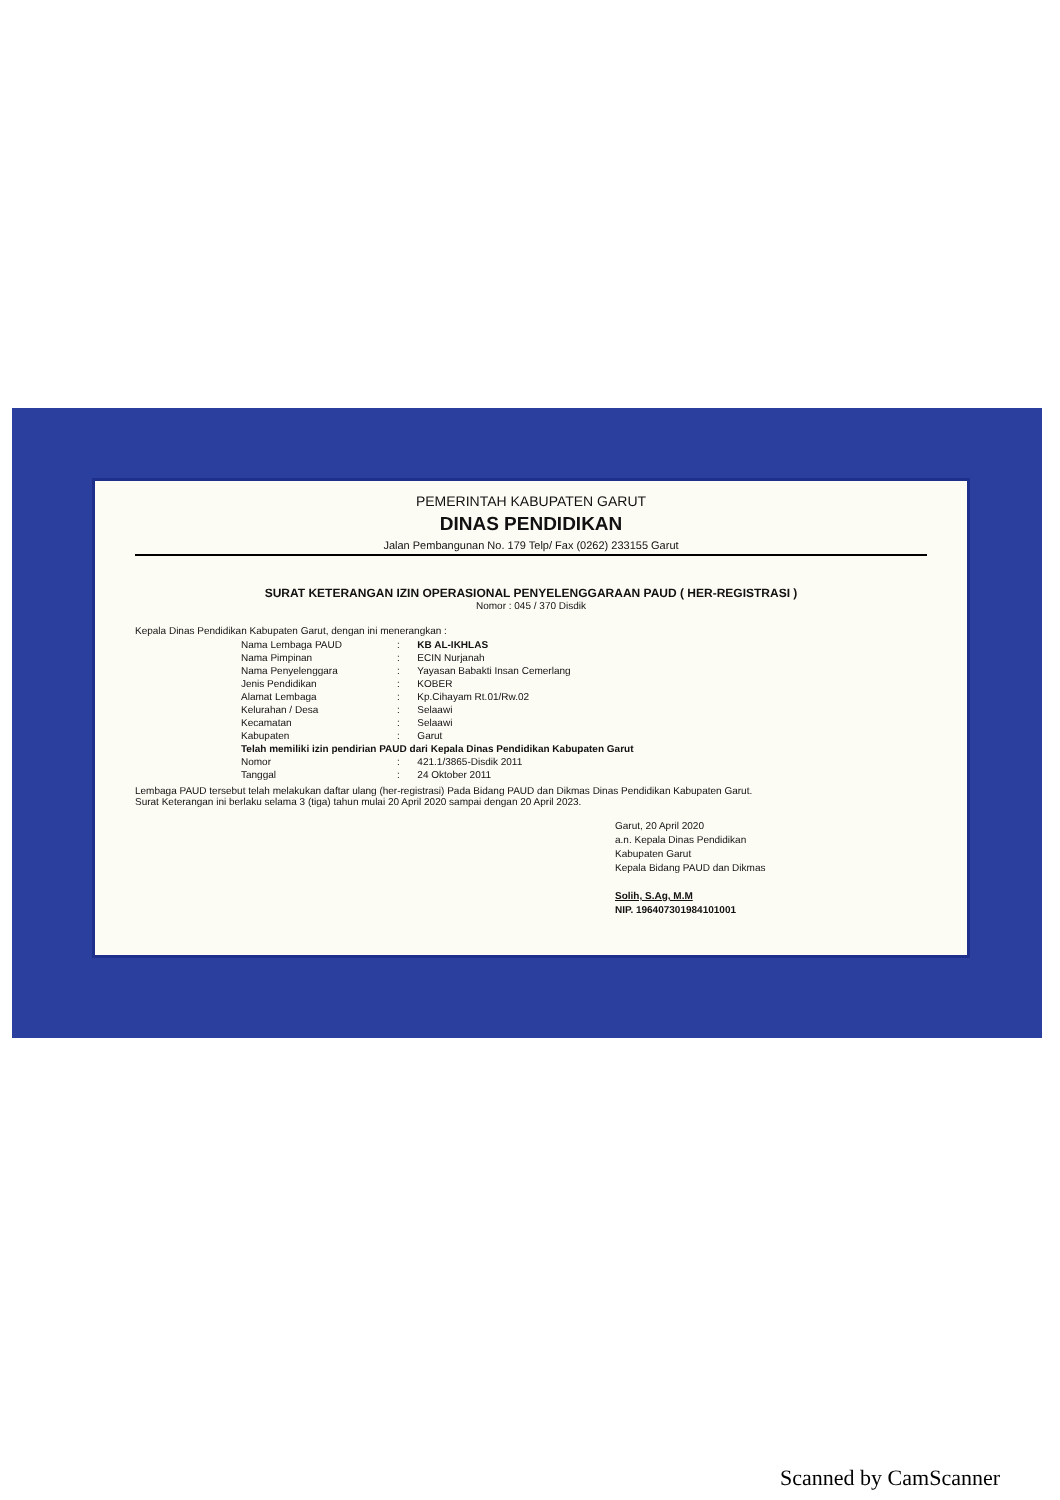PEMERINTAH KABUPATEN GARUT
DINAS PENDIDIKAN
Jalan Pembangunan No. 179 Telp/ Fax (0262) 233155 Garut
SURAT KETERANGAN IZIN OPERASIONAL PENYELENGGARAAN PAUD ( HER-REGISTRASI )
Nomor : 045 / 370 Disdik
Kepala Dinas Pendidikan Kabupaten Garut, dengan ini menerangkan :
| Nama Lembaga PAUD | : | KB AL-IKHLAS |
| Nama Pimpinan | : | ECIN Nurjanah |
| Nama Penyelenggara | : | Yayasan Babakti Insan Cemerlang |
| Jenis Pendidikan | : | KOBER |
| Alamat Lembaga | : | Kp.Cihayam Rt.01/Rw.02 |
| Kelurahan / Desa | : | Selaawi |
| Kecamatan | : | Selaawi |
| Kabupaten | : | Garut |
| Telah memiliki izin pendirian PAUD dari Kepala Dinas Pendidikan Kabupaten Garut | | |
| Nomor | : | 421.1/3865-Disdik 2011 |
| Tanggal | : | 24 Oktober 2011 |
Lembaga PAUD tersebut telah melakukan daftar ulang (her-registrasi) Pada Bidang PAUD dan Dikmas Dinas Pendidikan Kabupaten Garut.
Surat Keterangan ini berlaku selama 3 (tiga) tahun mulai 20 April 2020 sampai dengan 20 April 2023.
Garut, 20 April 2020
a.n. Kepala Dinas Pendidikan
Kabupaten Garut
Kepala Bidang PAUD dan Dikmas
Solih, S.Ag, M.M
NIP. 196407301984101001
Scanned by CamScanner